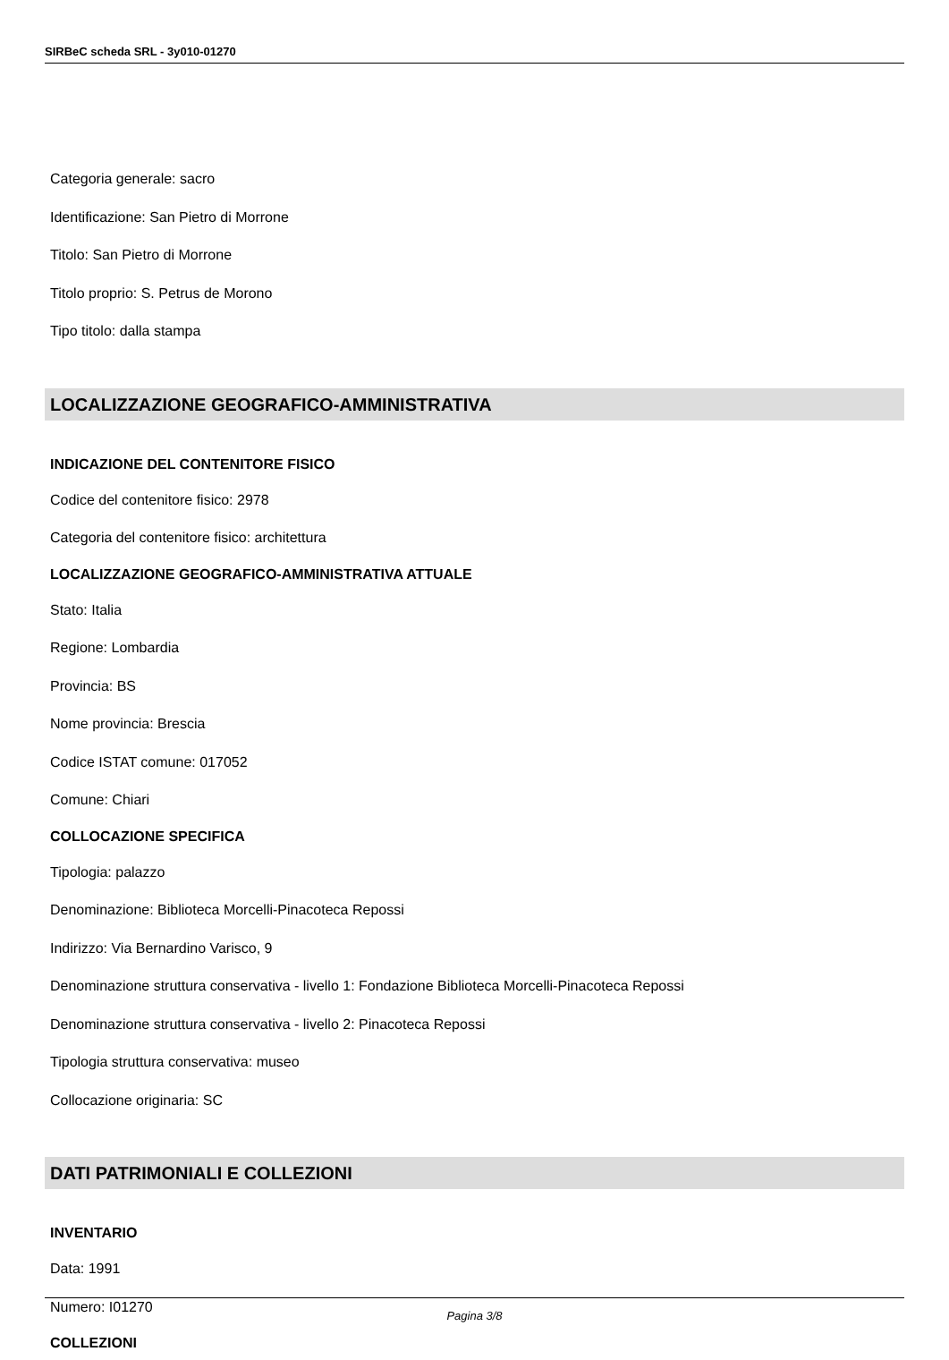SIRBeC scheda SRL - 3y010-01270
Categoria generale: sacro
Identificazione: San Pietro di Morrone
Titolo: San Pietro di Morrone
Titolo proprio: S. Petrus de Morono
Tipo titolo: dalla stampa
LOCALIZZAZIONE GEOGRAFICO-AMMINISTRATIVA
INDICAZIONE DEL CONTENITORE FISICO
Codice del contenitore fisico: 2978
Categoria del contenitore fisico: architettura
LOCALIZZAZIONE GEOGRAFICO-AMMINISTRATIVA ATTUALE
Stato: Italia
Regione: Lombardia
Provincia: BS
Nome provincia: Brescia
Codice ISTAT comune: 017052
Comune: Chiari
COLLOCAZIONE SPECIFICA
Tipologia: palazzo
Denominazione: Biblioteca Morcelli-Pinacoteca Repossi
Indirizzo: Via Bernardino Varisco, 9
Denominazione struttura conservativa - livello 1: Fondazione Biblioteca Morcelli-Pinacoteca Repossi
Denominazione struttura conservativa - livello 2: Pinacoteca Repossi
Tipologia struttura conservativa: museo
Collocazione originaria: SC
DATI PATRIMONIALI E COLLEZIONI
INVENTARIO
Data: 1991
Numero: I01270
COLLEZIONI
Pagina 3/8